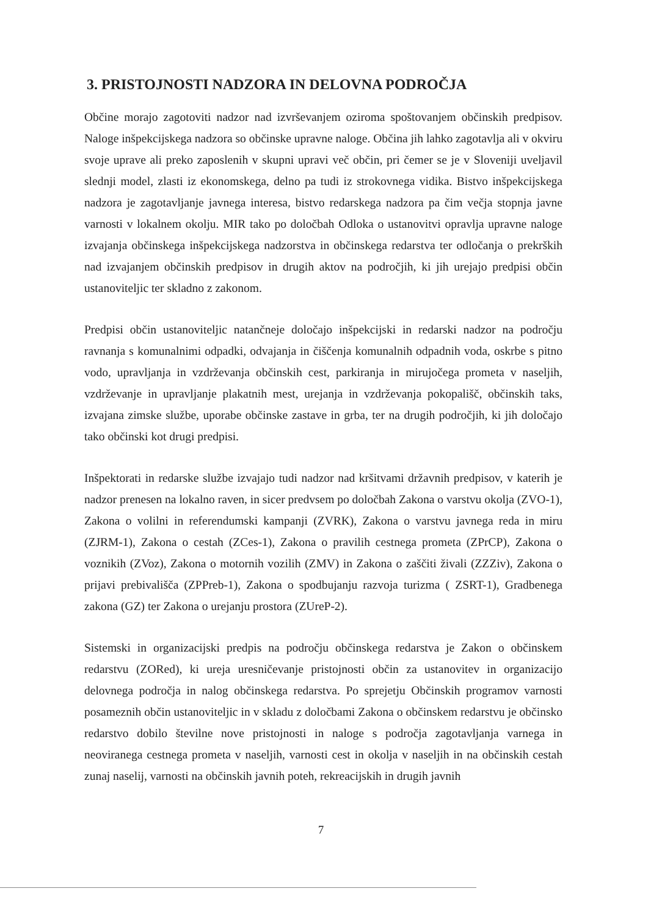3. PRISTOJNOSTI NADZORA IN DELOVNA PODROČJA
Občine morajo zagotoviti nadzor nad izvrševanjem oziroma spoštovanjem občinskih predpisov. Naloge inšpekcijskega nadzora so občinske upravne naloge. Občina jih lahko zagotavlja ali v okviru svoje uprave ali preko zaposlenih v skupni upravi več občin, pri čemer se je v Sloveniji uveljavil slednji model, zlasti iz ekonomskega, delno pa tudi iz strokovnega vidika. Bistvo inšpekcijskega nadzora je zagotavljanje javnega interesa, bistvo redarskega nadzora pa čim večja stopnja javne varnosti v lokalnem okolju. MIR tako po določbah Odloka o ustanovitvi opravlja upravne naloge izvajanja občinskega inšpekcijskega nadzorstva in občinskega redarstva ter odločanja o prekrških nad izvajanjem občinskih predpisov in drugih aktov na področjih, ki jih urejajo predpisi občin ustanoviteljic ter skladno z zakonom.
Predpisi občin ustanoviteljic natančneje določajo inšpekcijski in redarski nadzor na področju ravnanja s komunalnimi odpadki, odvajanja in čiščenja komunalnih odpadnih voda, oskrbe s pitno vodo, upravljanja in vzdrževanja občinskih cest, parkiranja in mirujočega prometa v naseljih, vzdrževanje in upravljanje plakatnih mest, urejanja in vzdrževanja pokopališč, občinskih taks, izvajana zimske službe, uporabe občinske zastave in grba, ter na drugih področjih, ki jih določajo tako občinski kot drugi predpisi.
Inšpektorati in redarske službe izvajajo tudi nadzor nad kršitvami državnih predpisov, v katerih je nadzor prenesen na lokalno raven, in sicer predvsem po določbah Zakona o varstvu okolja (ZVO-1), Zakona o volilni in referendumski kampanji (ZVRK), Zakona o varstvu javnega reda in miru (ZJRM-1), Zakona o cestah (ZCes-1), Zakona o pravilih cestnega prometa (ZPrCP), Zakona o voznikih (ZVoz), Zakona o motornih vozilih (ZMV) in Zakona o zaščiti živali (ZZZiv), Zakona o prijavi prebivališča (ZPPreb-1), Zakona o spodbujanju razvoja turizma ( ZSRT-1), Gradbenega zakona (GZ) ter Zakona o urejanju prostora (ZUreP-2).
Sistemski in organizacijski predpis na področju občinskega redarstva je Zakon o občinskem redarstvu (ZORed), ki ureja uresničevanje pristojnosti občin za ustanovitev in organizacijo delovnega področja in nalog občinskega redarstva. Po sprejetju Občinskih programov varnosti posameznih občin ustanoviteljic in v skladu z določbami Zakona o občinskem redarstvu je občinsko redarstvo dobilo številne nove pristojnosti in naloge s področja zagotavljanja varnega in neoviranega cestnega prometa v naseljih, varnosti cest in okolja v naseljih in na občinskih cestah zunaj naselij, varnosti na občinskih javnih poteh, rekreacijskih in drugih javnih
7